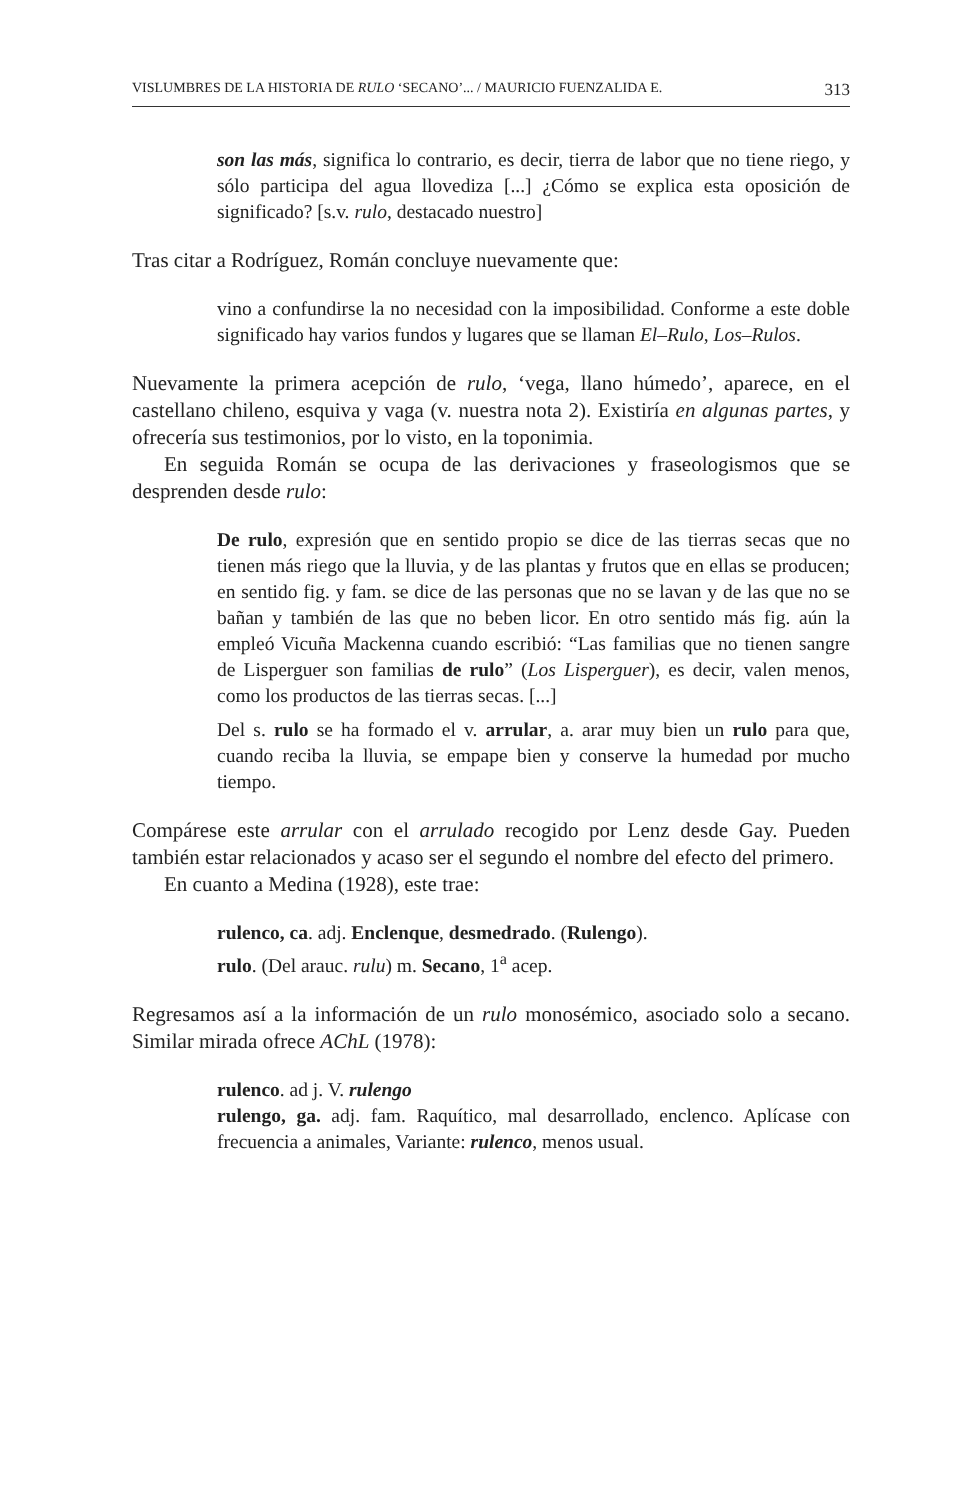VISLUMBRES DE LA HISTORIA DE RULO ‘SECANO’... / MAURICIO FUENZALIDA E. 313
son las más, significa lo contrario, es decir, tierra de labor que no tiene riego, y sólo participa del agua llovediza [...] ¿Cómo se explica esta oposición de significado? [s.v. rulo, destacado nuestro]
Tras citar a Rodríguez, Román concluye nuevamente que:
vino a confundirse la no necesidad con la imposibilidad. Conforme a este doble significado hay varios fundos y lugares que se llaman El–Rulo, Los–Rulos.
Nuevamente la primera acepción de rulo, ‘vega, llano húmedo’, aparece, en el castellano chileno, esquiva y vaga (v. nuestra nota 2). Existiría en algunas partes, y ofrecería sus testimonios, por lo visto, en la toponimia.
En seguida Román se ocupa de las derivaciones y fraseologismos que se desprenden desde rulo:
De rulo, expresión que en sentido propio se dice de las tierras secas que no tienen más riego que la lluvia, y de las plantas y frutos que en ellas se producen; en sentido fig. y fam. se dice de las personas que no se lavan y de las que no se bañan y también de las que no beben licor. En otro sentido más fig. aún la empleó Vicuña Mackenna cuando escribió: “Las familias que no tienen sangre de Lisperguer son familias de rulo” (Los Lisperguer), es decir, valen menos, como los productos de las tierras secas. [...]
Del s. rulo se ha formado el v. arrular, a. arar muy bien un rulo para que, cuando reciba la lluvia, se empape bien y conserve la humedad por mucho tiempo.
Compárese este arrular con el arrulado recogido por Lenz desde Gay. Pueden también estar relacionados y acaso ser el segundo el nombre del efecto del primero.
En cuanto a Medina (1928), este trae:
rulenco, ca. adj. Enclenque, desmedrado. (Rulengo).
rulo. (Del arauc. rulu) m. Secano, 1<sup>a</sup> acep.
Regresamos así a la información de un rulo monosémico, asociado solo a secano. Similar mirada ofrece AChL (1978):
rulenco. ad j. V. rulengo
rulengo, ga. adj. fam. Raquítico, mal desarrollado, enclenco. Aplícase con frecuencia a animales, Variante: rulenco, menos usual.